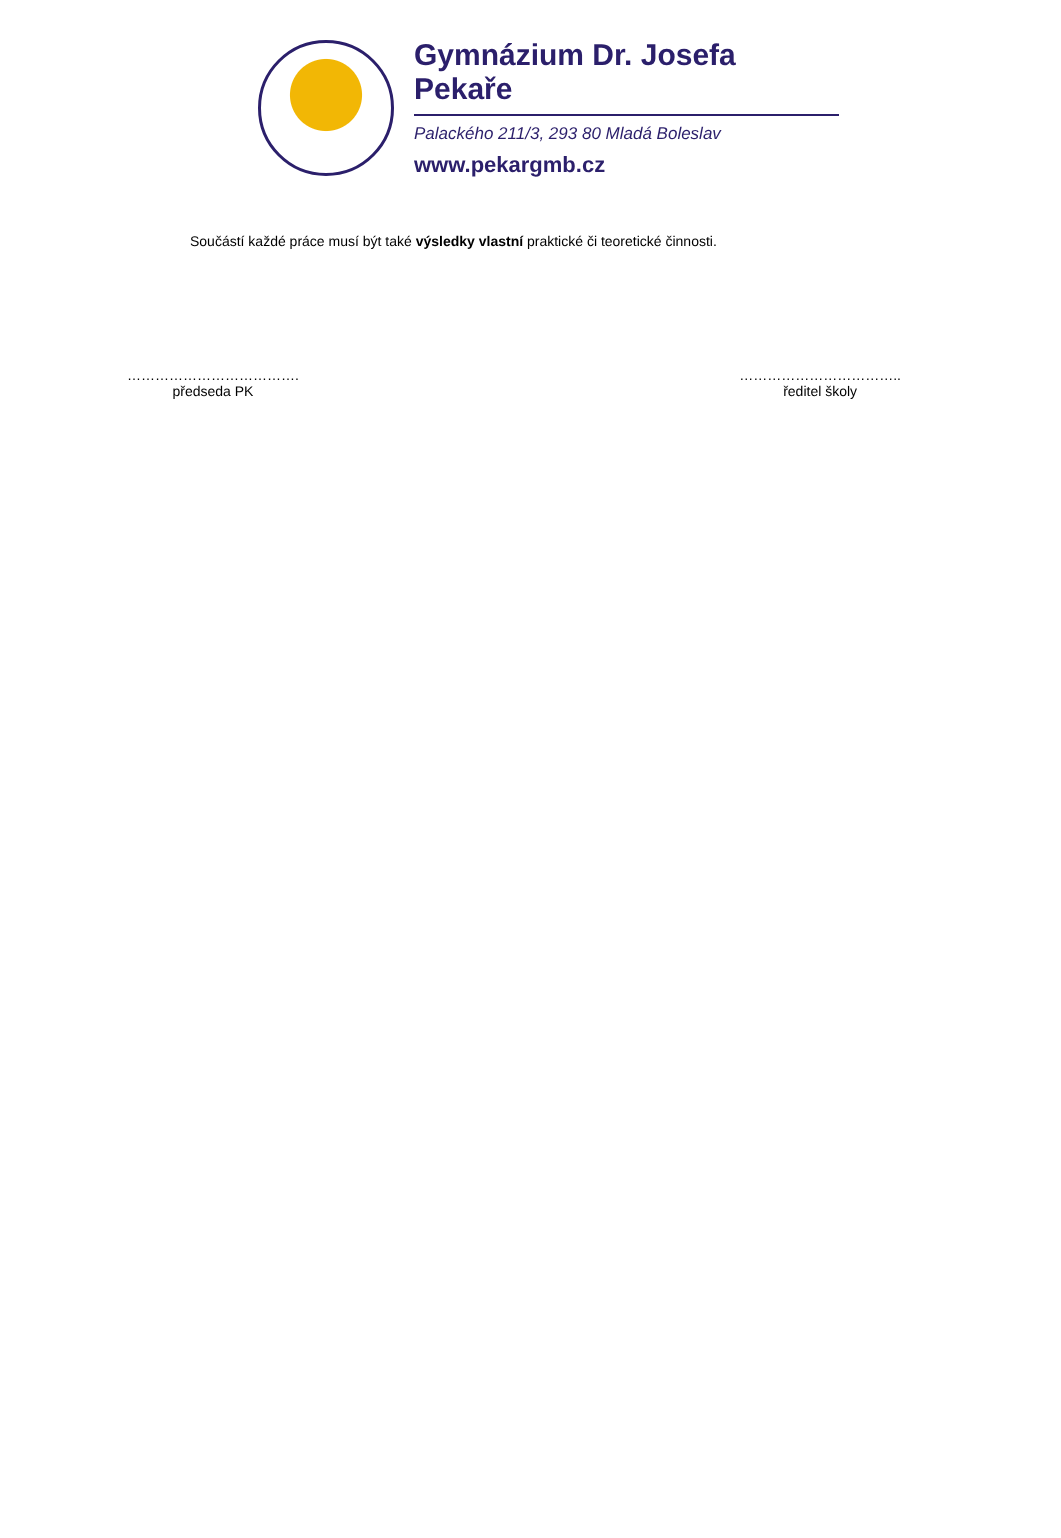Gymnázium Dr. Josefa Pekaře
Palackého 211/3, 293 80 Mladá Boleslav
www.pekargmb.cz
Součástí každé práce musí být také výsledky vlastní praktické či teoretické činnosti.
……………………………….
předseda PK
……………………………..
ředitel školy